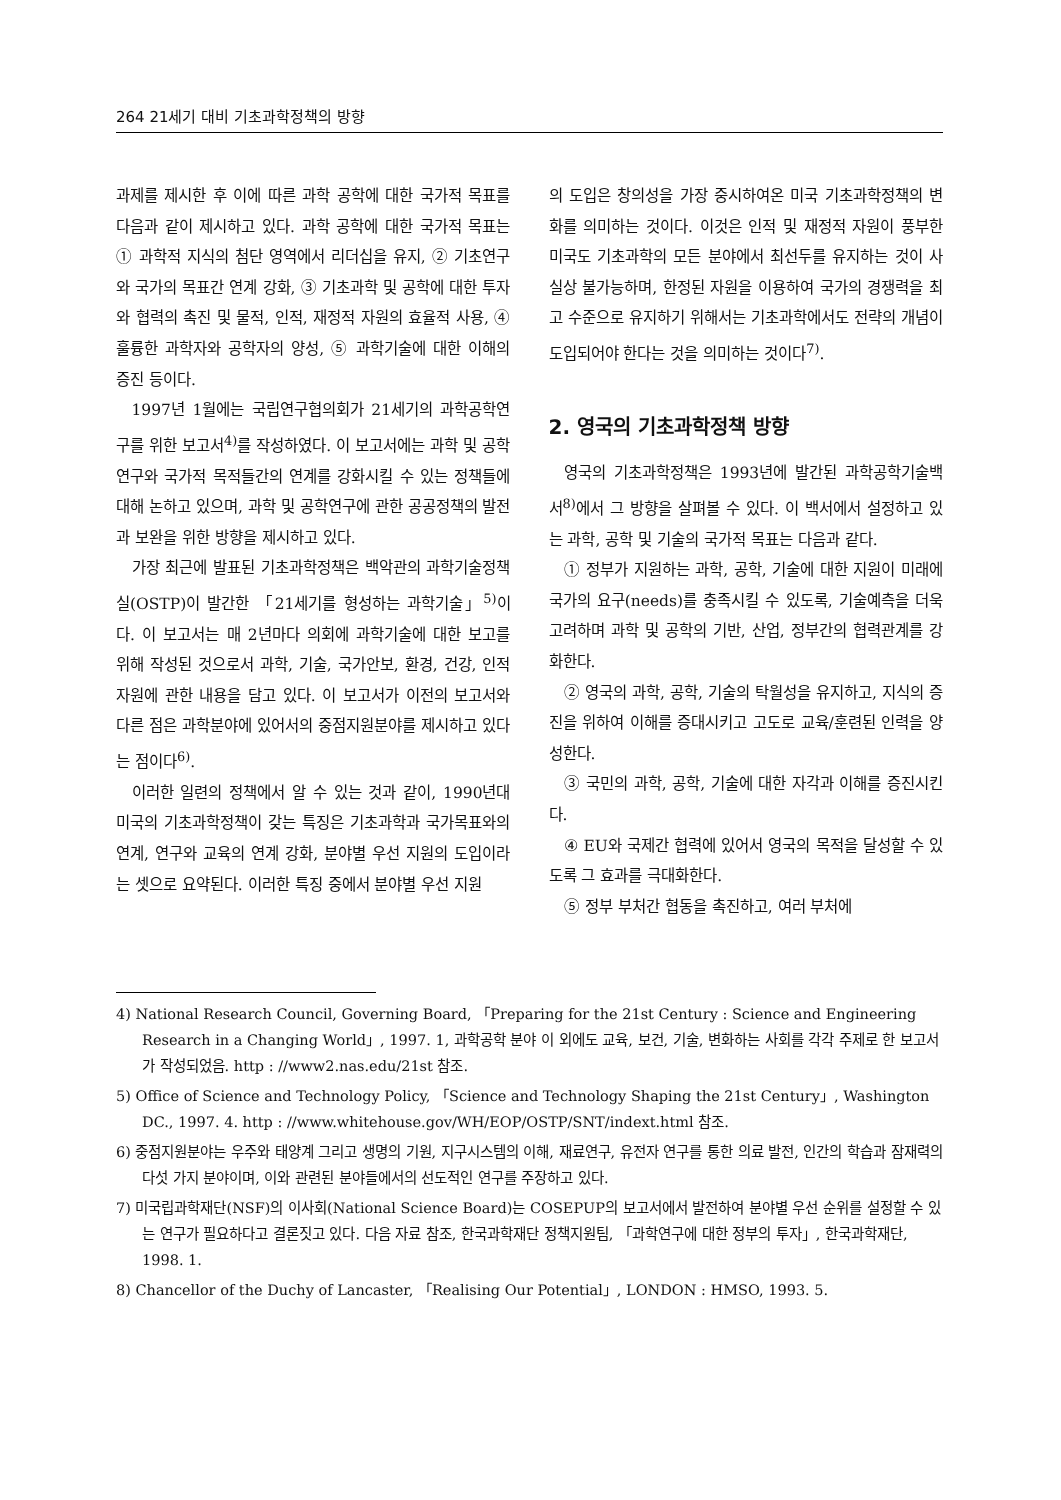264 21세기 대비 기초과학정책의 방향
과제를 제시한 후 이에 따른 과학 공학에 대한 국가적 목표를 다음과 같이 제시하고 있다. 과학 공학에 대한 국가적 목표는 ① 과학적 지식의 첨단 영역에서 리더십을 유지, ② 기초연구와 국가의 목표간 연계 강화, ③ 기초과학 및 공학에 대한 투자와 협력의 촉진 및 물적, 인적, 재정적 자원의 효율적 사용, ④ 훌륭한 과학자와 공학자의 양성, ⑤ 과학기술에 대한 이해의 증진 등이다.
1997년 1월에는 국립연구협의회가 21세기의 과학공학연구를 위한 보고서<sup>4)</sup>를 작성하였다. 이 보고서에는 과학 및 공학 연구와 국가적 목적들간의 연계를 강화시킬 수 있는 정책들에 대해 논하고 있으며, 과학 및 공학연구에 관한 공공정책의 발전과 보완을 위한 방향을 제시하고 있다.
가장 최근에 발표된 기초과학정책은 백악관의 과학기술정책실(OSTP)이 발간한 「21세기를 형성하는 과학기술」<sup>5)</sup>이다. 이 보고서는 매 2년마다 의회에 과학기술에 대한 보고를 위해 작성된 것으로서 과학, 기술, 국가안보, 환경, 건강, 인적자원에 관한 내용을 담고 있다. 이 보고서가 이전의 보고서와 다른 점은 과학분야에 있어서의 중점지원분야를 제시하고 있다는 점이다<sup>6)</sup>.
이러한 일련의 정책에서 알 수 있는 것과 같이, 1990년대 미국의 기초과학정책이 갖는 특징은 기초과학과 국가목표와의 연계, 연구와 교육의 연계 강화, 분야별 우선 지원의 도입이라는 셋으로 요약된다. 이러한 특징 중에서 분야별 우선 지원
의 도입은 창의성을 가장 중시하여온 미국 기초과학정책의 변화를 의미하는 것이다. 이것은 인적 및 재정적 자원이 풍부한 미국도 기초과학의 모든 분야에서 최선두를 유지하는 것이 사실상 불가능하며, 한정된 자원을 이용하여 국가의 경쟁력을 최고 수준으로 유지하기 위해서는 기초과학에서도 전략의 개념이 도입되어야 한다는 것을 의미하는 것이다<sup>7)</sup>.
2. 영국의 기초과학정책 방향
영국의 기초과학정책은 1993년에 발간된 과학공학기술백서<sup>8)</sup>에서 그 방향을 살펴볼 수 있다. 이 백서에서 설정하고 있는 과학, 공학 및 기술의 국가적 목표는 다음과 같다.
① 정부가 지원하는 과학, 공학, 기술에 대한 지원이 미래에 국가의 요구(needs)를 충족시킬 수 있도록, 기술예측을 더욱 고려하며 과학 및 공학의 기반, 산업, 정부간의 협력관계를 강화한다.
② 영국의 과학, 공학, 기술의 탁월성을 유지하고, 지식의 증진을 위하여 이해를 증대시키고 고도로 교육/훈련된 인력을 양성한다.
③ 국민의 과학, 공학, 기술에 대한 자각과 이해를 증진시킨다.
④ EU와 국제간 협력에 있어서 영국의 목적을 달성할 수 있도록 그 효과를 극대화한다.
⑤ 정부 부처간 협동을 촉진하고, 여러 부처에
4) National Research Council, Governing Board, 「Preparing for the 21st Century : Science and Engineering Research in a Changing World」, 1997. 1, 과학공학 분야 이 외에도 교육, 보건, 기술, 변화하는 사회를 각각 주제로 한 보고서가 작성되었음. http : //www2.nas.edu/21st 참조.
5) Office of Science and Technology Policy, 「Science and Technology Shaping the 21st Century」, Washington DC., 1997. 4. http : //www.whitehouse.gov/WH/EOP/OSTP/SNT/indext.html 참조.
6) 중점지원분야는 우주와 태양계 그리고 생명의 기원, 지구시스템의 이해, 재료연구, 유전자 연구를 통한 의료 발전, 인간의 학습과 잠재력의 다섯 가지 분야이며, 이와 관련된 분야들에서의 선도적인 연구를 주장하고 있다.
7) 미국립과학재단(NSF)의 이사회(National Science Board)는 COSEPUP의 보고서에서 발전하여 분야별 우선 순위를 설정할 수 있는 연구가 필요하다고 결론짓고 있다. 다음 자료 참조, 한국과학재단 정책지원팀, 「과학연구에 대한 정부의 투자」, 한국과학재단, 1998. 1.
8) Chancellor of the Duchy of Lancaster, 「Realising Our Potential」, LONDON : HMSO, 1993. 5.